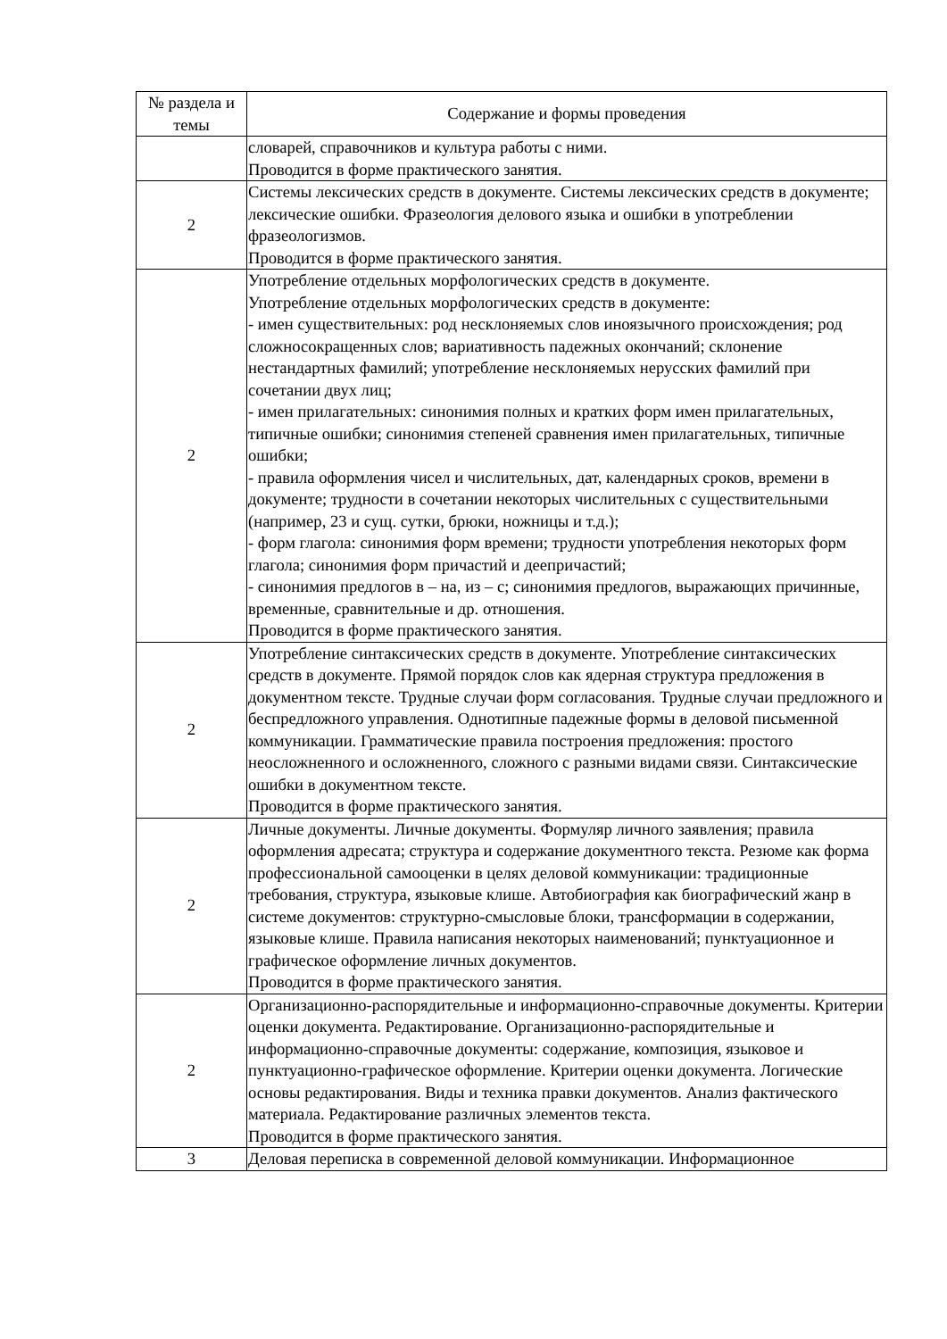| № раздела и темы | Содержание и формы проведения |
| --- | --- |
| | словарей, справочников и культура работы с ними. Проводится в форме практического занятия. |
| 2 | Системы лексических средств в документе. Системы лексических средств в документе; лексические ошибки. Фразеология делового языка и ошибки в употреблении фразеологизмов. Проводится в форме практического занятия. |
| 2 | Употребление отдельных морфологических средств в документе. Употребление отдельных морфологических средств в документе: - имен существительных: род несклоняемых слов иноязычного происхождения; род сложносокращенных слов; вариативность падежных окончаний; склонение нестандартных фамилий; употребление несклоняемых нерусских фамилий при сочетании двух лиц; - имен прилагательных: синонимия полных и кратких форм имен прилагательных, типичные ошибки; синонимия степеней сравнения имен прилагательных, типичные ошибки; - правила оформления чисел и числительных, дат, календарных сроков, времени в документе; трудности в сочетании некоторых числительных с существительными (например, 23 и сущ. сутки, брюки, ножницы и т.д.); - форм глагола: синонимия форм времени; трудности употребления некоторых форм глагола; синонимия форм причастий и деепричастий; - синонимия предлогов в – на, из – с; синонимия предлогов, выражающих причинные, временные, сравнительные и др. отношения. Проводится в форме практического занятия. |
| 2 | Употребление синтаксических средств в документе. Употребление синтаксических средств в документе. Прямой порядок слов как ядерная структура предложения в документном тексте. Трудные случаи форм согласования. Трудные случаи предложного и беспредложного управления. Однотипные падежные формы в деловой письменной коммуникации. Грамматические правила построения предложения: простого неосложненного и осложненного, сложного с разными видами связи. Синтаксические ошибки в документном тексте. Проводится в форме практического занятия. |
| 2 | Личные документы. Личные документы. Формуляр личного заявления; правила оформления адресата; структура и содержание документного текста. Резюме как форма профессиональной самооценки в целях деловой коммуникации: традиционные требования, структура, языковые клише. Автобиография как биографический жанр в системе документов: структурно-смысловые блоки, трансформации в содержании, языковые клише. Правила написания некоторых наименований; пунктуационное и графическое оформление личных документов. Проводится в форме практического занятия. |
| 2 | Организационно-распорядительные и информационно-справочные документы. Критерии оценки документа. Редактирование. Организационно-распорядительные и информационно-справочные документы: содержание, композиция, языковое и пунктуационно-графическое оформление. Критерии оценки документа. Логические основы редактирования. Виды и техника правки документов. Анализ фактического материала. Редактирование различных элементов текста. Проводится в форме практического занятия. |
| 3 | Деловая переписка в современной деловой коммуникации. Информационное |